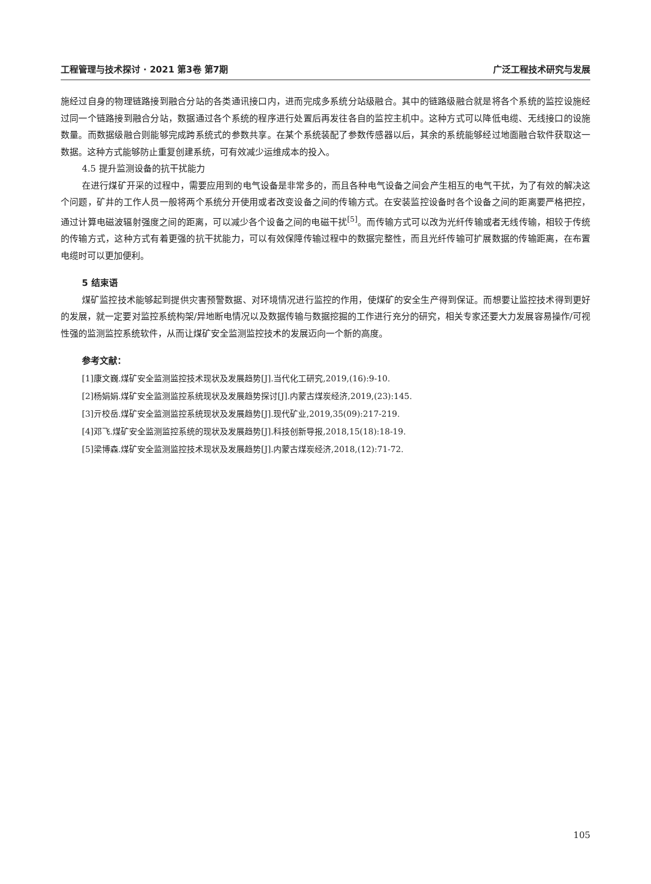工程管理与技术探讨 · 2021 第3卷 第7期 广泛工程技术研究与发展
施经过自身的物理链路接到融合分站的各类通讯接口内，进而完成多系统分站级融合。其中的链路级融合就是将各个系统的监控设施经过同一个链路接到融合分站，数据通过各个系统的程序进行处置后再发往各自的监控主机中。这种方式可以降低电缆、无线接口的设施数量。而数据级融合则能够完成跨系统式的参数共享。在某个系统装配了参数传感器以后，其余的系统能够经过地面融合软件获取这一数据。这种方式能够防止重复创建系统，可有效减少运维成本的投入。
4.5 提升监测设备的抗干扰能力
在进行煤矿开采的过程中，需要应用到的电气设备是非常多的，而且各种电气设备之间会产生相互的电气干扰，为了有效的解决这个问题，矿井的工作人员一般将两个系统分开使用或者改变设备之间的传输方式。在安装监控设备时各个设备之间的距离要严格把控，通过计算电磁波辐射强度之间的距离，可以减少各个设备之间的电磁干扰<sup>[5]</sup>。而传输方式可以改为光纤传输或者无线传输，相较于传统的传输方式，这种方式有着更强的抗干扰能力，可以有效保障传输过程中的数据完整性，而且光纤传输可扩展数据的传输距离，在布置电缆时可以更加便利。
5 结束语
煤矿监控技术能够起到提供灾害预警数据、对环境情况进行监控的作用，使煤矿的安全生产得到保证。而想要让监控技术得到更好的发展，就一定要对监控系统构架/异地断电情况以及数据传输与数据挖掘的工作进行充分的研究，相关专家还要大力发展容易操作/可视性强的监测监控系统软件，从而让煤矿安全监测监控技术的发展迈向一个新的高度。
参考文献：
[1]康文巍.煤矿安全监测监控技术现状及发展趋势[J].当代化工研究,2019,(16):9-10.
[2]杨娟娟.煤矿安全监测监控系统现状及发展趋势探讨[J].内蒙古煤炭经济,2019,(23):145.
[3]亓校岳.煤矿安全监测监控系统现状及发展趋势[J].现代矿业,2019,35(09):217-219.
[4]邓飞.煤矿安全监测监控系统的现状及发展趋势[J].科技创新导报,2018,15(18):18-19.
[5]梁博森.煤矿安全监测监控技术现状及发展趋势[J].内蒙古煤炭经济,2018,(12):71-72.
105